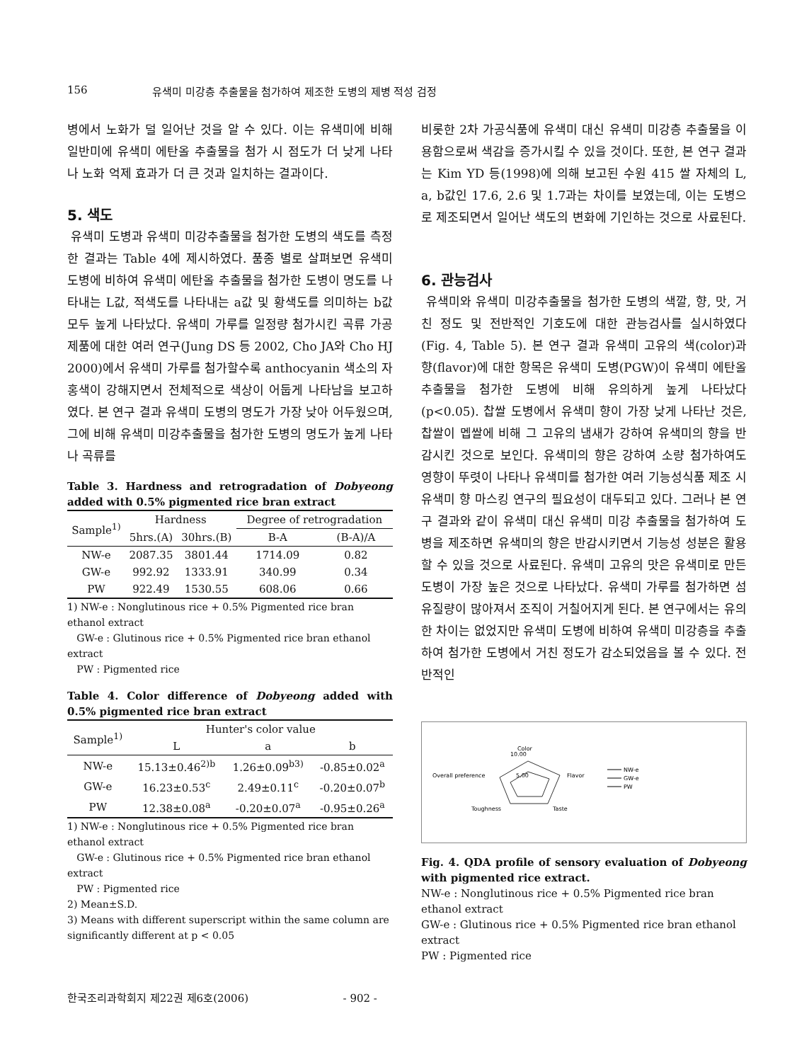156 유색미 미강층 추출물을 첨가하여 제조한 도병의 제병 적성 검정
병에서 노화가 덜 일어난 것을 알 수 있다. 이는 유색미에 비해 일반미에 유색미 에탄올 추출물을 첨가 시 점도가 더 낮게 나타나 노화 억제 효과가 더 큰 것과 일치하는 결과이다.
5. 색도
유색미 도병과 유색미 미강추출물을 첨가한 도병의 색도를 측정한 결과는 Table 4에 제시하였다. 품종 별로 살펴보면 유색미 도병에 비하여 유색미 에탄올 추출물을 첨가한 도병이 명도를 나타내는 L값, 적색도를 나타내는 a값 및 황색도를 의미하는 b값 모두 높게 나타났다. 유색미 가루를 일정량 첨가시킨 곡류 가공제품에 대한 여러 연구(Jung DS 등 2002, Cho JA와 Cho HJ 2000)에서 유색미 가루를 첨가할수록 anthocyanin 색소의 자홍색이 강해지면서 전체적으로 색상이 어둡게 나타남을 보고하였다. 본 연구 결과 유색미 도병의 명도가 가장 낮아 어두웠으며, 그에 비해 유색미 미강추출물을 첨가한 도병의 명도가 높게 나타나 곡류를
Table 3. Hardness and retrogradation of Dobyeong added with 0.5% pigmented rice bran extract
| Sample<sup>1)</sup> | Hardness | | Degree of retrogradation | |
| --- | --- | --- | --- | --- |
| | 5hrs.(A) | 30hrs.(B) | B-A | (B-A)/A |
| NW-e | 2087.35 | 3801.44 | 1714.09 | 0.82 |
| GW-e | 992.92 | 1333.91 | 340.99 | 0.34 |
| PW | 922.49 | 1530.55 | 608.06 | 0.66 |
1) NW-e : Nonglutinous rice + 0.5% Pigmented rice bran ethanol extract
GW-e : Glutinous rice + 0.5% Pigmented rice bran ethanol extract
PW : Pigmented rice
Table 4. Color difference of Dobyeong added with 0.5% pigmented rice bran extract
| Sample<sup>1)</sup> | Hunter's color value | | |
| --- | --- | --- | --- |
| | L | a | b |
| NW-e | 15.13±0.46<sup>2)b</sup> | 1.26±0.09<sup>b3)</sup> | -0.85±0.02<sup>a</sup> |
| GW-e | 16.23±0.53<sup>c</sup> | 2.49±0.11<sup>c</sup> | -0.20±0.07<sup>b</sup> |
| PW | 12.38±0.08<sup>a</sup> | -0.20±0.07<sup>a</sup> | -0.95±0.26<sup>a</sup> |
1) NW-e : Nonglutinous rice + 0.5% Pigmented rice bran ethanol extract
GW-e : Glutinous rice + 0.5% Pigmented rice bran ethanol extract
PW : Pigmented rice
2) Mean±S.D.
3) Means with different superscript within the same column are significantly different at p < 0.05
비롯한 2차 가공식품에 유색미 대신 유색미 미강층 추출물을 이용함으로써 색감을 증가시킬 수 있을 것이다. 또한, 본 연구 결과는 Kim YD 등(1998)에 의해 보고된 수원 415 쌀 자체의 L, a, b값인 17.6, 2.6 및 1.7과는 차이를 보였는데, 이는 도병으로 제조되면서 일어난 색도의 변화에 기인하는 것으로 사료된다.
6. 관능검사
유색미와 유색미 미강추출물을 첨가한 도병의 색깔, 향, 맛, 거친 정도 및 전반적인 기호도에 대한 관능검사를 실시하였다(Fig. 4, Table 5). 본 연구 결과 유색미 고유의 색(color)과 향(flavor)에 대한 항목은 유색미 도병(PGW)이 유색미 에탄올 추출물을 첨가한 도병에 비해 유의하게 높게 나타났다(p<0.05). 찹쌀 도병에서 유색미 향이 가장 낮게 나타난 것은, 찹쌀이 멥쌀에 비해 그 고유의 냄새가 강하여 유색미의 향을 반감시킨 것으로 보인다. 유색미의 향은 강하여 소량 첨가하여도 영향이 뚜렷이 나타나 유색미를 첨가한 여러 기능성식품 제조 시 유색미 향 마스킹 연구의 필요성이 대두되고 있다. 그러나 본 연구 결과와 같이 유색미 대신 유색미 미강 추출물을 첨가하여 도병을 제조하면 유색미의 향은 반감시키면서 기능성 성분은 활용할 수 있을 것으로 사료된다. 유색미 고유의 맛은 유색미로 만든 도병이 가장 높은 것으로 나타났다. 유색미 가루를 첨가하면 섬유질량이 많아져서 조직이 거칠어지게 된다. 본 연구에서는 유의한 차이는 없었지만 유색미 도병에 비하여 유색미 미강층을 추출하여 첨가한 도병에서 거친 정도가 감소되었음을 볼 수 있다. 전반적인
Color
10.00
5.00
Overall preference
Flavor
Toughness
Taste
NW-e
GW-e
PW
Fig. 4. QDA profile of sensory evaluation of Dobyeong with pigmented rice extract.
NW-e : Nonglutinous rice + 0.5% Pigmented rice bran ethanol extract
GW-e : Glutinous rice + 0.5% Pigmented rice bran ethanol extract
PW : Pigmented rice
한국조리과학회지 제22권 제6호(2006) - 902 -